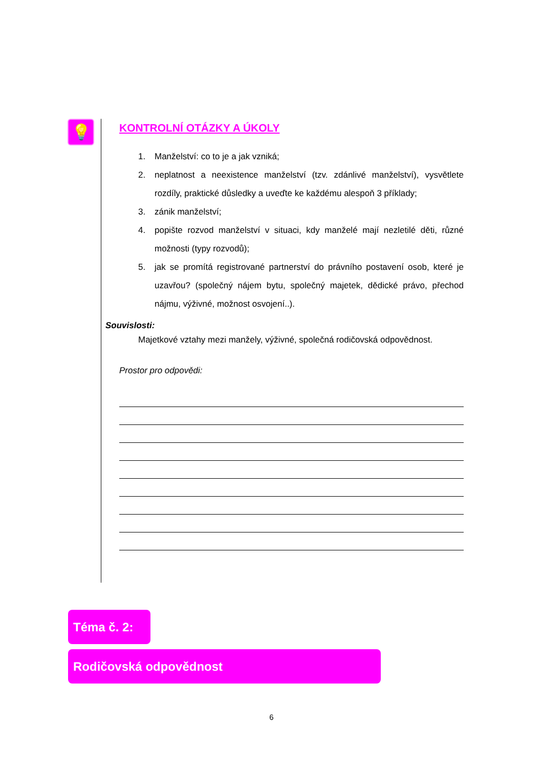💡
KONTROLNÍ OTÁZKY A ÚKOLY
1. Manželství: co to je a jak vzniká;
2. neplatnost a neexistence manželství (tzv. zdánlivé manželství), vysvětlete rozdíly, praktické důsledky a uveďte ke každému alespoň 3 příklady;
3. zánik manželství;
4. popište rozvod manželství v situaci, kdy manželé mají nezletilé děti, různé možnosti (typy rozvodů);
5. jak se promítá registrované partnerství do právního postavení osob, které je uzavřou? (společný nájem bytu, společný majetek, dědické právo, přechod nájmu, výživné, možnost osvojení..).
Souvislosti:
Majetkové vztahy mezi manžely, výživné, společná rodičovská odpovědnost.
Prostor pro odpovědi:
Téma č. 2:
Rodičovská odpovědnost
6